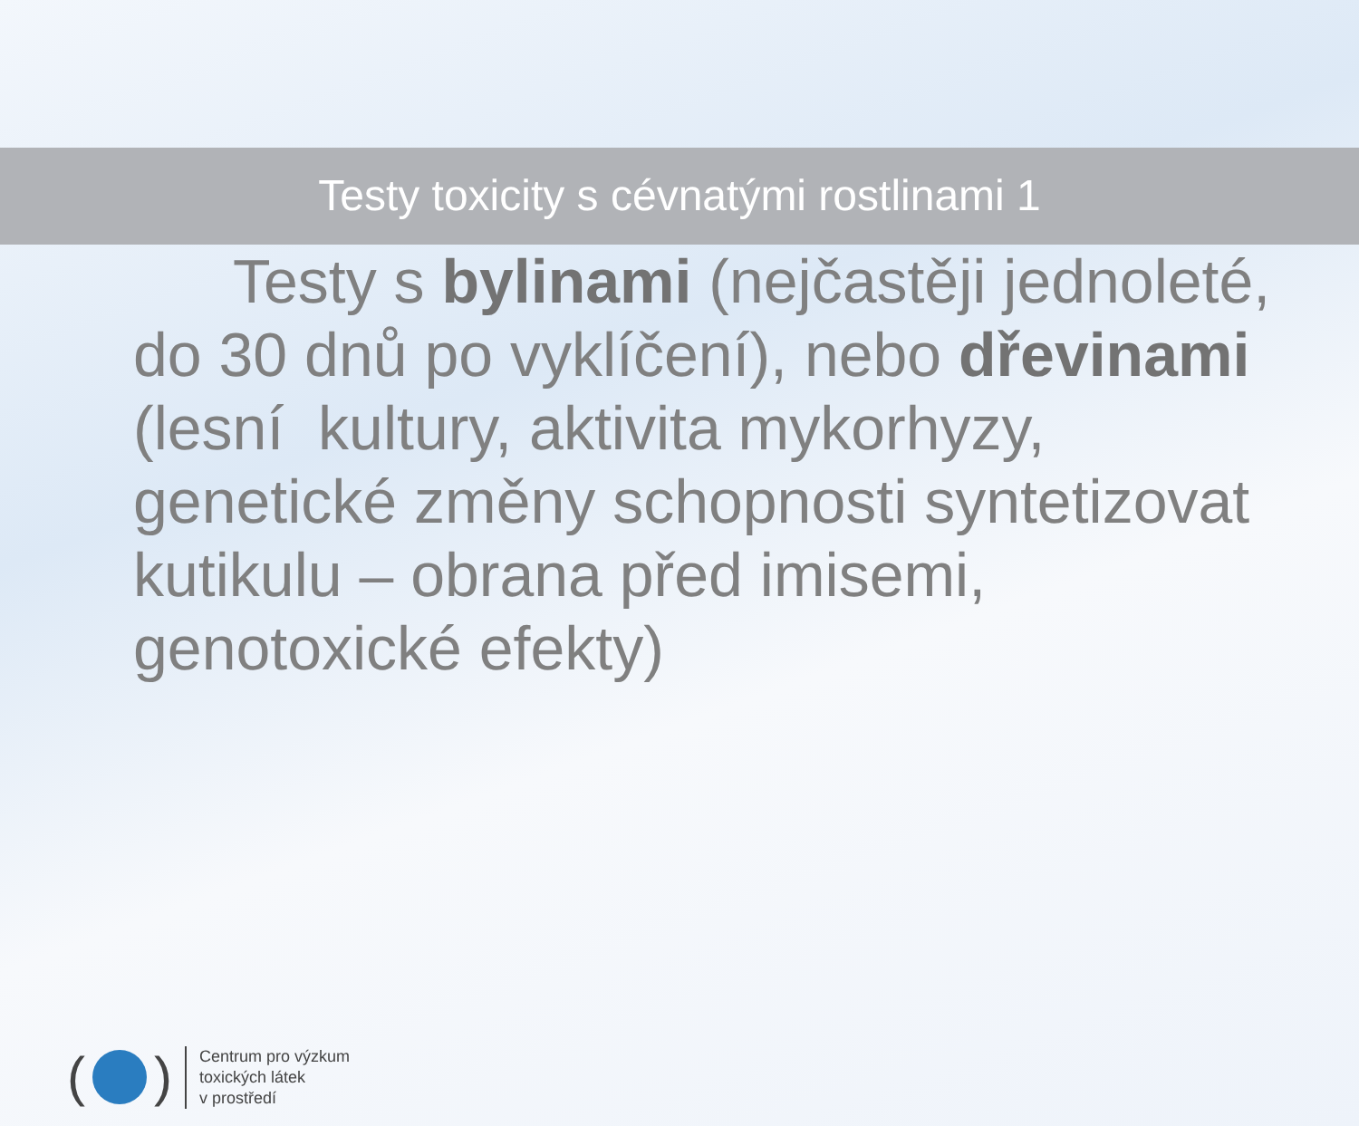Testy toxicity s cévnatými rostlinami 1
Testy s bylinami (nejčastěji jednoleté, do 30 dnů po vyklíčení), nebo dřevinami (lesní kultury, aktivita mykorhyzy, genetické změny schopnosti syntetizovat kutikulu – obrana před imisemi, genotoxické efekty)
( )
Centrum pro výzkum
toxických látek
v prostředí